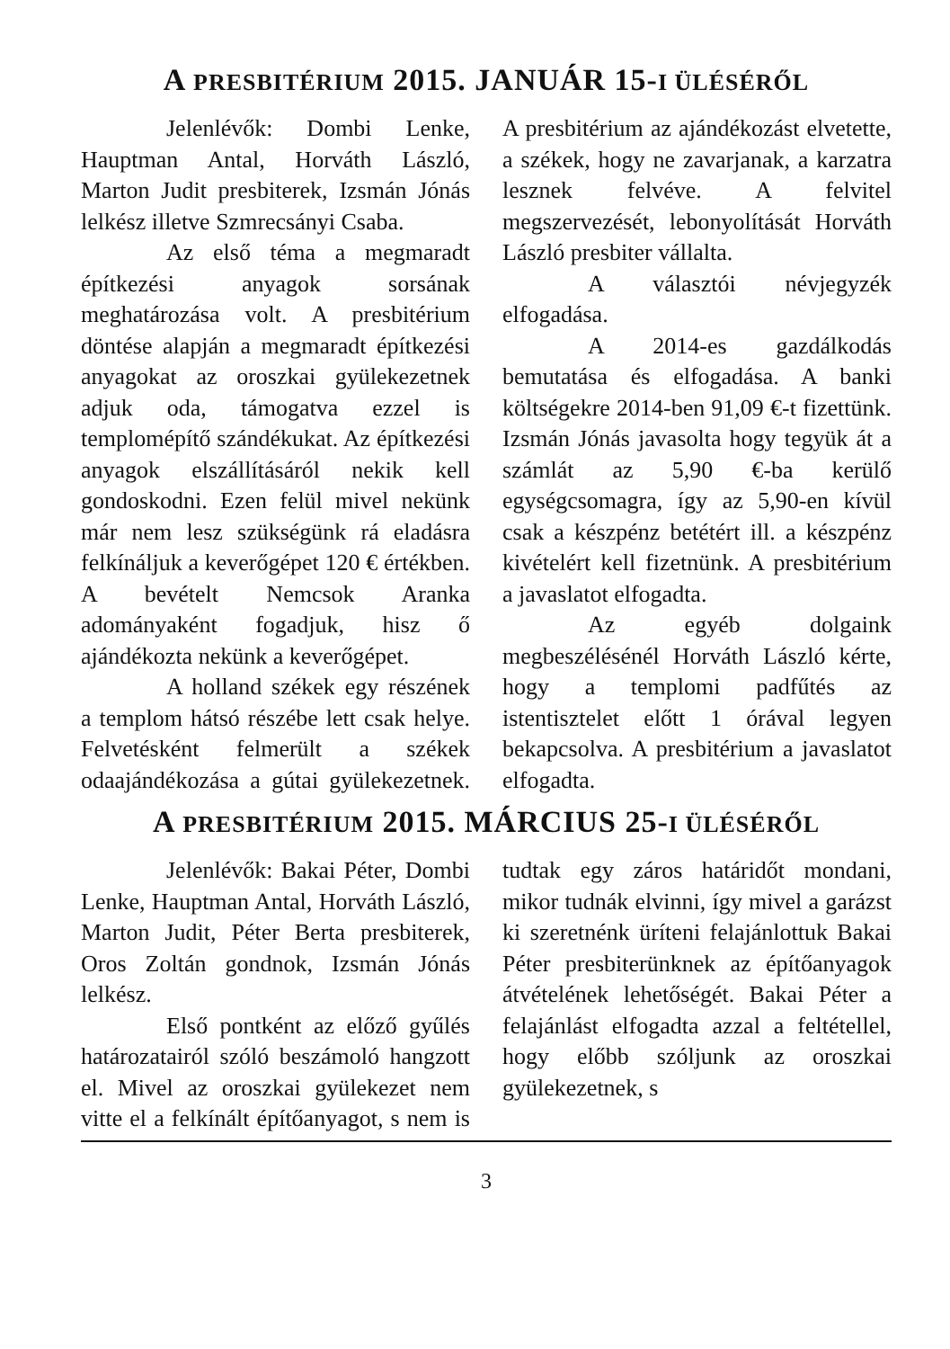A PRESBITÉRIUM 2015. JANUÁR 15-I ÜLÉSÉRŐL
Jelenlévők: Dombi Lenke, Hauptman Antal, Horváth László, Marton Judit presbiterek, Izsmán Jónás lelkész illetve Szmrecsányi Csaba.
Az első téma a megmaradt építkezési anyagok sorsának meghatározása volt. A presbitérium döntése alapján a megmaradt építkezési anyagokat az oroszkai gyülekezetnek adjuk oda, támogatva ezzel is templomépítő szándékukat. Az építkezési anyagok elszállításáról nekik kell gondoskodni. Ezen felül mivel nekünk már nem lesz szükségünk rá eladásra felkínáljuk a keverőgépet 120 € értékben. A bevételt Nemcsok Aranka adományaként fogadjuk, hisz ő ajándékozta nekünk a keverőgépet.
A holland székek egy részének a templom hátsó részébe lett csak helye. Felvetésként felmerült a székek odaajándékozása a gútai gyülekezetnek. A presbitérium az ajándékozást elvetette, a székek, hogy ne zavarjanak, a karzatra lesznek felvéve. A felvitel megszervezését, lebonyolítását Horváth László presbiter vállalta.
A választói névjegyzék elfogadása.
A 2014-es gazdálkodás bemutatása és elfogadása. A banki költségekre 2014-ben 91,09 €-t fizettünk. Izsmán Jónás javasolta hogy tegyük át a számlát az 5,90 €-ba kerülő egységcsomagra, így az 5,90-en kívül csak a készpénz betétért ill. a készpénz kivételért kell fizetnünk. A presbitérium a javaslatot elfogadta.
Az egyéb dolgaink megbeszélésénél Horváth László kérte, hogy a templomi padfűtés az istentisztelet előtt 1 órával legyen bekapcsolva. A presbitérium a javaslatot elfogadta.
A PRESBITÉRIUM 2015. MÁRCIUS 25-I ÜLÉSÉRŐL
Jelenlévők: Bakai Péter, Dombi Lenke, Hauptman Antal, Horváth László, Marton Judit, Péter Berta presbiterek, Oros Zoltán gondnok, Izsmán Jónás lelkész.
Első pontként az előző gyűlés határozatairól szóló beszámoló hangzott el. Mivel az oroszkai gyülekezet nem vitte el a felkínált építőanyagot, s nem is tudtak egy záros határidőt mondani, mikor tudnák elvinni, így mivel a garázst ki szeretnénk üríteni felajánlottuk Bakai Péter presbiterünknek az építőanyagok átvételének lehetőségét. Bakai Péter a felajánlást elfogadta azzal a feltétellel, hogy előbb szóljunk az oroszkai gyülekezetnek, s
3